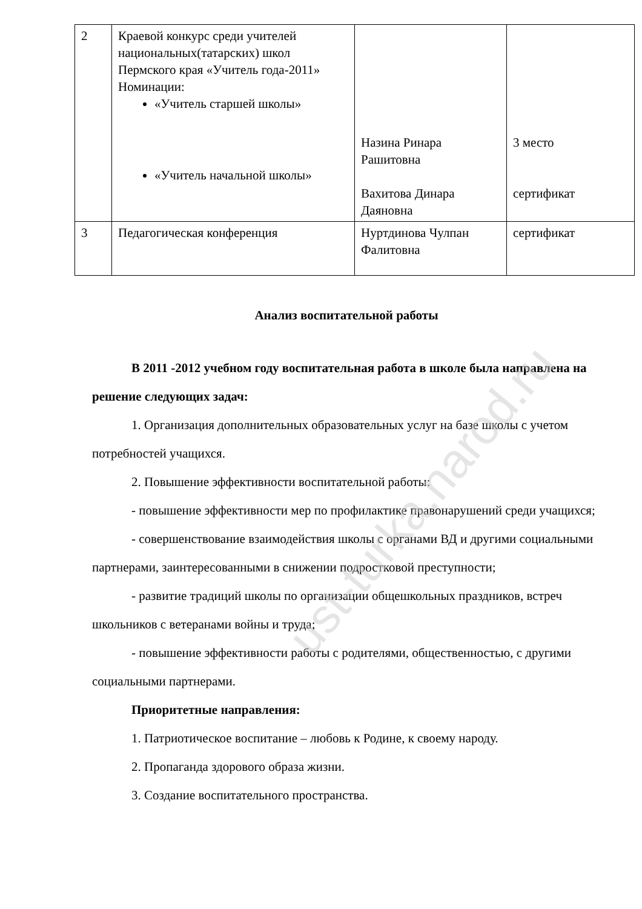| 2 | Краевой конкурс среди учителей национальных(татарских) школ Пермского края «Учитель года-2011» Номинации: «Учитель старшей школы» «Учитель начальной школы» | Назина Ринара Рашитовна Вахитова Динара Даяновна | 3 место сертификат |
| 3 | Педагогическая конференция | Нуртдинова Чулпан Фалитовна | сертификат |
Анализ воспитательной работы
В 2011 -2012 учебном году воспитательная работа в школе была направлена на решение следующих задач:
1. Организация дополнительных образовательных услуг на базе школы с учетом потребностей учащихся.
2. Повышение эффективности воспитательной работы:
- повышение эффективности мер по профилактике правонарушений среди учащихся;
- совершенствование взаимодействия школы с органами ВД и другими социальными партнерами, заинтересованными в снижении подростковой преступности;
- развитие традиций школы по организации общешкольных праздников, встреч школьников с ветеранами войны и труда;
- повышение эффективности работы с родителями, общественностью, с другими социальными партнерами.
Приоритетные направления:
1. Патриотическое воспитание – любовь к Родине, к своему народу.
2. Пропаганда здорового образа жизни.
3. Создание воспитательного пространства.
ust-turka.narod.ru